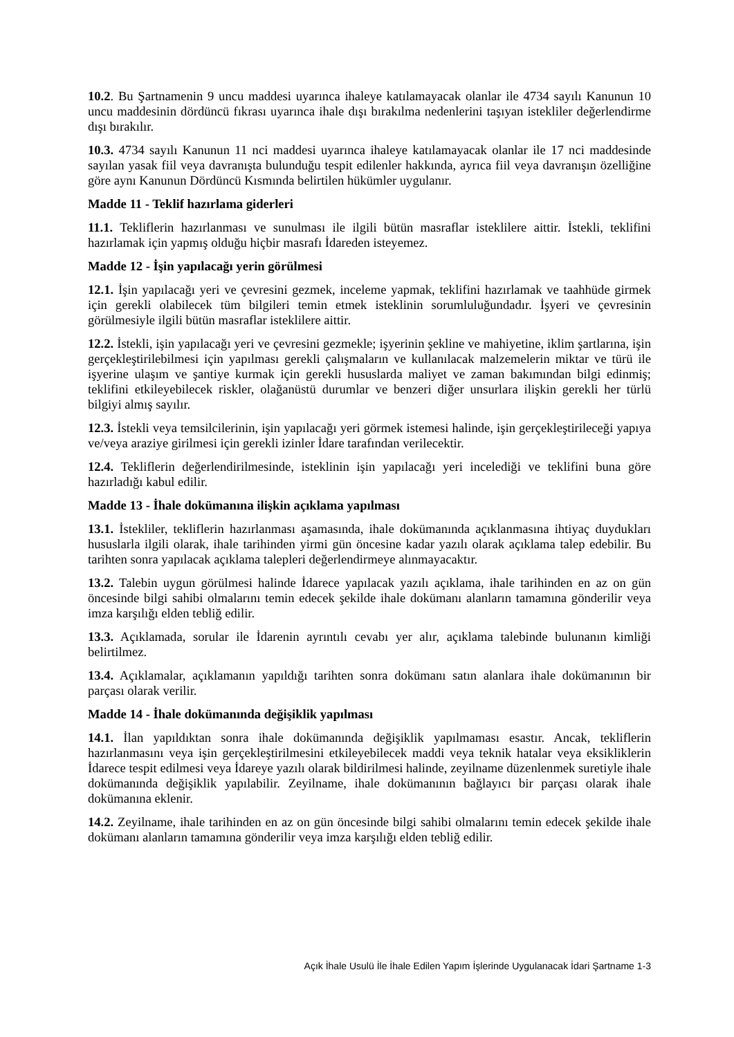10.2. Bu Şartnamenin 9 uncu maddesi uyarınca ihaleye katılamayacak olanlar ile 4734 sayılı Kanunun 10 uncu maddesinin dördüncü fıkrası uyarınca ihale dışı bırakılma nedenlerini taşıyan istekliler değerlendirme dışı bırakılır.
10.3. 4734 sayılı Kanunun 11 nci maddesi uyarınca ihaleye katılamayacak olanlar ile 17 nci maddesinde sayılan yasak fiil veya davranışta bulunduğu tespit edilenler hakkında, ayrıca fiil veya davranışın özelliğine göre aynı Kanunun Dördüncü Kısmında belirtilen hükümler uygulanır.
Madde 11 - Teklif hazırlama giderleri
11.1. Tekliflerin hazırlanması ve sunulması ile ilgili bütün masraflar isteklilere aittir. İstekli, teklifini hazırlamak için yapmış olduğu hiçbir masrafı İdareden isteyemez.
Madde 12 - İşin yapılacağı yerin görülmesi
12.1. İşin yapılacağı yeri ve çevresini gezmek, inceleme yapmak, teklifini hazırlamak ve taahhüde girmek için gerekli olabilecek tüm bilgileri temin etmek isteklinin sorumluluğundadır. İşyeri ve çevresinin görülmesiyle ilgili bütün masraflar isteklilere aittir.
12.2. İstekli, işin yapılacağı yeri ve çevresini gezmekle; işyerinin şekline ve mahiyetine, iklim şartlarına, işin gerçekleştirilebilmesi için yapılması gerekli çalışmaların ve kullanılacak malzemelerin miktar ve türü ile işyerine ulaşım ve şantiye kurmak için gerekli hususlarda maliyet ve zaman bakımından bilgi edinmiş; teklifini etkileyebilecek riskler, olağanüstü durumlar ve benzeri diğer unsurlara ilişkin gerekli her türlü bilgiyi almış sayılır.
12.3. İstekli veya temsilcilerinin, işin yapılacağı yeri görmek istemesi halinde, işin gerçekleştirileceği yapıya ve/veya araziye girilmesi için gerekli izinler İdare tarafından verilecektir.
12.4. Tekliflerin değerlendirilmesinde, isteklinin işin yapılacağı yeri incelediği ve teklifini buna göre hazırladığı kabul edilir.
Madde 13 - İhale dokümanına ilişkin açıklama yapılması
13.1. İstekliler, tekliflerin hazırlanması aşamasında, ihale dokümanında açıklanmasına ihtiyaç duydukları hususlarla ilgili olarak, ihale tarihinden yirmi gün öncesine kadar yazılı olarak açıklama talep edebilir. Bu tarihten sonra yapılacak açıklama talepleri değerlendirmeye alınmayacaktır.
13.2. Talebin uygun görülmesi halinde İdarece yapılacak yazılı açıklama, ihale tarihinden en az on gün öncesinde bilgi sahibi olmalarını temin edecek şekilde ihale dokümanı alanların tamamına gönderilir veya imza karşılığı elden tebliğ edilir.
13.3. Açıklamada, sorular ile İdarenin ayrıntılı cevabı yer alır, açıklama talebinde bulunanın kimliği belirtilmez.
13.4. Açıklamalar, açıklamanın yapıldığı tarihten sonra dokümanı satın alanlara ihale dokümanının bir parçası olarak verilir.
Madde 14 - İhale dokümanında değişiklik yapılması
14.1. İlan yapıldıktan sonra ihale dokümanında değişiklik yapılmaması esastır. Ancak, tekliflerin hazırlanmasını veya işin gerçekleştirilmesini etkileyebilecek maddi veya teknik hatalar veya eksikliklerin İdarece tespit edilmesi veya İdareye yazılı olarak bildirilmesi halinde, zeyilname düzenlenmek suretiyle ihale dokümanında değişiklik yapılabilir. Zeyilname, ihale dokümanının bağlayıcı bir parçası olarak ihale dokümanına eklenir.
14.2. Zeyilname, ihale tarihinden en az on gün öncesinde bilgi sahibi olmalarını temin edecek şekilde ihale dokümanı alanların tamamına gönderilir veya imza karşılığı elden tebliğ edilir.
Açık İhale Usulü İle İhale Edilen Yapım İşlerinde Uygulanacak İdari Şartname 1-3